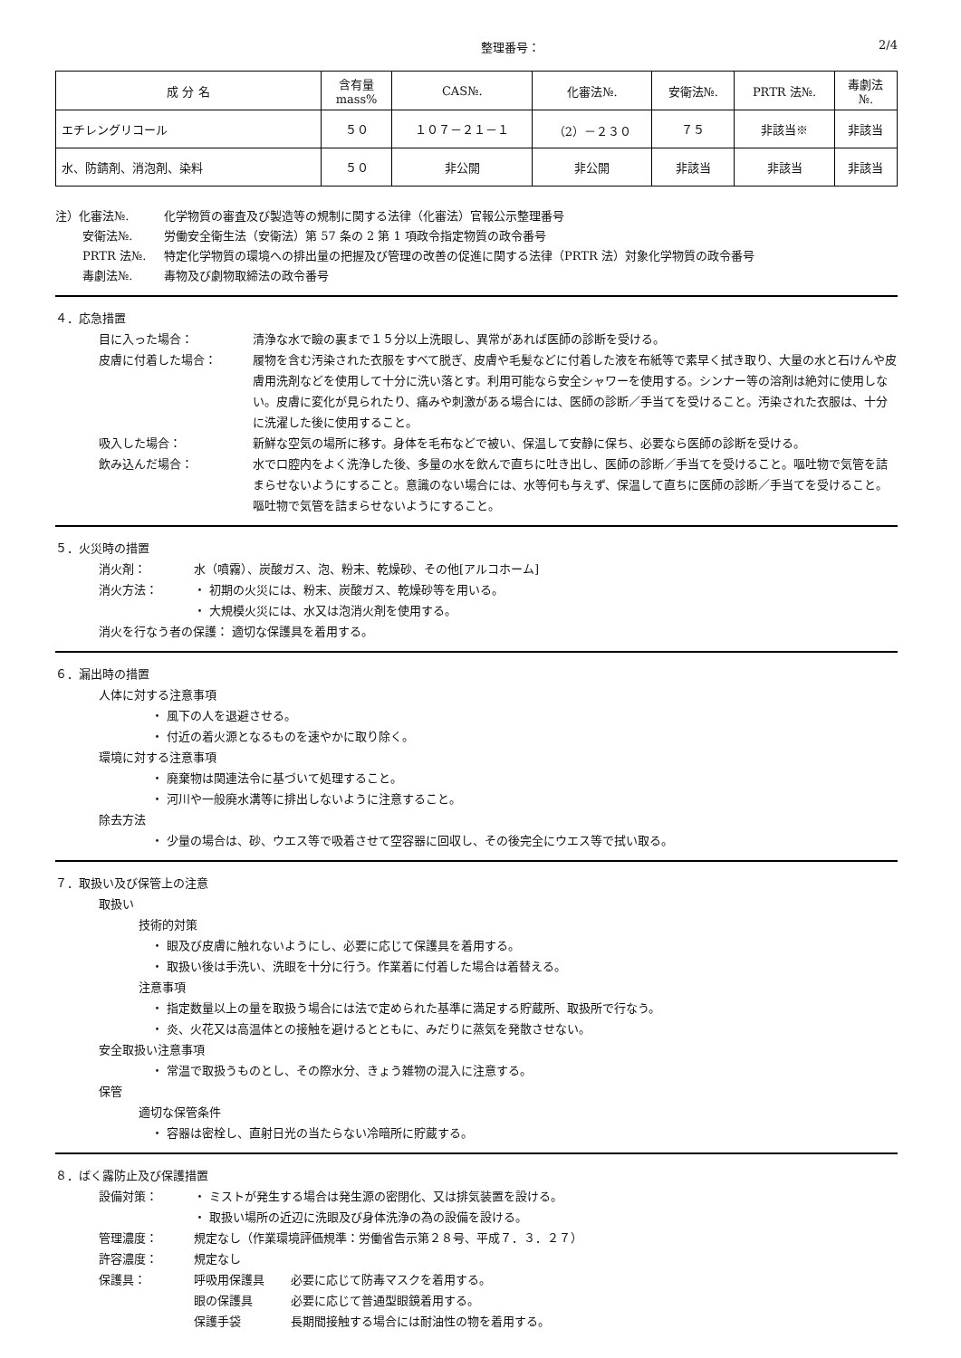整理番号： 2/4
| 成 分 名 | 含有量 mass% | CAS№. | 化審法№. | 安衛法№. | PRTR 法№. | 毒劇法 №. |
| --- | --- | --- | --- | --- | --- | --- |
| エチレングリコール | ５０ | １０７－２１－１ | （2）－２３０ | ７５ | 非該当※ | 非該当 |
| 水、防錆剤、消泡剤、染料 | ５０ | 非公開 | 非公開 | 非該当 | 非該当 | 非該当 |
注）化審法№. 化学物質の審査及び製造等の規制に関する法律（化審法）官報公示整理番号
安衛法№. 労働安全衛生法（安衛法）第 57 条の 2 第 1 項政令指定物質の政令番号
PRTR 法№. 特定化学物質の環境への排出量の把握及び管理の改善の促進に関する法律（PRTR 法）対象化学物質の政令番号
毒劇法№. 毒物及び劇物取締法の政令番号
４．応急措置
目に入った場合： 清浄な水で瞼の裏まで１５分以上洗眼し、異常があれば医師の診断を受ける。
皮膚に付着した場合： 履物を含む汚染された衣服をすべて脱ぎ、皮膚や毛髪などに付着した液を布紙等で素早く拭き取り、大量の水と石けんや皮膚用洗剤などを使用して十分に洗い落とす。利用可能なら安全シャワーを使用する。シンナー等の溶剤は絶対に使用しない。皮膚に変化が見られたり、痛みや刺激がある場合には、医師の診断／手当てを受けること。汚染された衣服は、十分に洗濯した後に使用すること。
吸入した場合： 新鮮な空気の場所に移す。身体を毛布などで被い、保温して安静に保ち、必要なら医師の診断を受ける。
飲み込んだ場合： 水で口腔内をよく洗浄した後、多量の水を飲んで直ちに吐き出し、医師の診断／手当てを受けること。嘔吐物で気管を詰まらせないようにすること。意識のない場合には、水等何も与えず、保温して直ちに医師の診断／手当てを受けること。嘔吐物で気管を詰まらせないようにすること。
５．火災時の措置
消火剤： 水（噴霧）、炭酸ガス、泡、粉末、乾燥砂、その他[アルコホーム]
消火方法： ・ 初期の火災には、粉末、炭酸ガス、乾燥砂等を用いる。
・ 大規模火災には、水又は泡消火剤を使用する。
消火を行なう者の保護： 適切な保護具を着用する。
６．漏出時の措置
人体に対する注意事項
・ 風下の人を退避させる。
・ 付近の着火源となるものを速やかに取り除く。
環境に対する注意事項
・ 廃棄物は関連法令に基づいて処理すること。
・ 河川や一般廃水溝等に排出しないように注意すること。
除去方法
・ 少量の場合は、砂、ウエス等で吸着させて空容器に回収し、その後完全にウエス等で拭い取る。
７．取扱い及び保管上の注意
取扱い
技術的対策
・ 眼及び皮膚に触れないようにし、必要に応じて保護具を着用する。
・ 取扱い後は手洗い、洗眼を十分に行う。作業着に付着した場合は着替える。
注意事項
・ 指定数量以上の量を取扱う場合には法で定められた基準に満足する貯蔵所、取扱所で行なう。
・ 炎、火花又は高温体との接触を避けるとともに、みだりに蒸気を発散させない。
安全取扱い注意事項
・ 常温で取扱うものとし、その際水分、きょう雑物の混入に注意する。
保管
適切な保管条件
・ 容器は密栓し、直射日光の当たらない冷暗所に貯蔵する。
８．ばく露防止及び保護措置
設備対策： ・ ミストが発生する場合は発生源の密閉化、又は排気装置を設ける。
・ 取扱い場所の近辺に洗眼及び身体洗浄の為の設備を設ける。
管理濃度： 規定なし（作業環境評価規準：労働省告示第２８号、平成７．３．２７）
許容濃度： 規定なし
保護具： 呼吸用保護具 必要に応じて防毒マスクを着用する。
眼の保護具 必要に応じて普通型眼鏡着用する。
保護手袋 長期間接触する場合には耐油性の物を着用する。